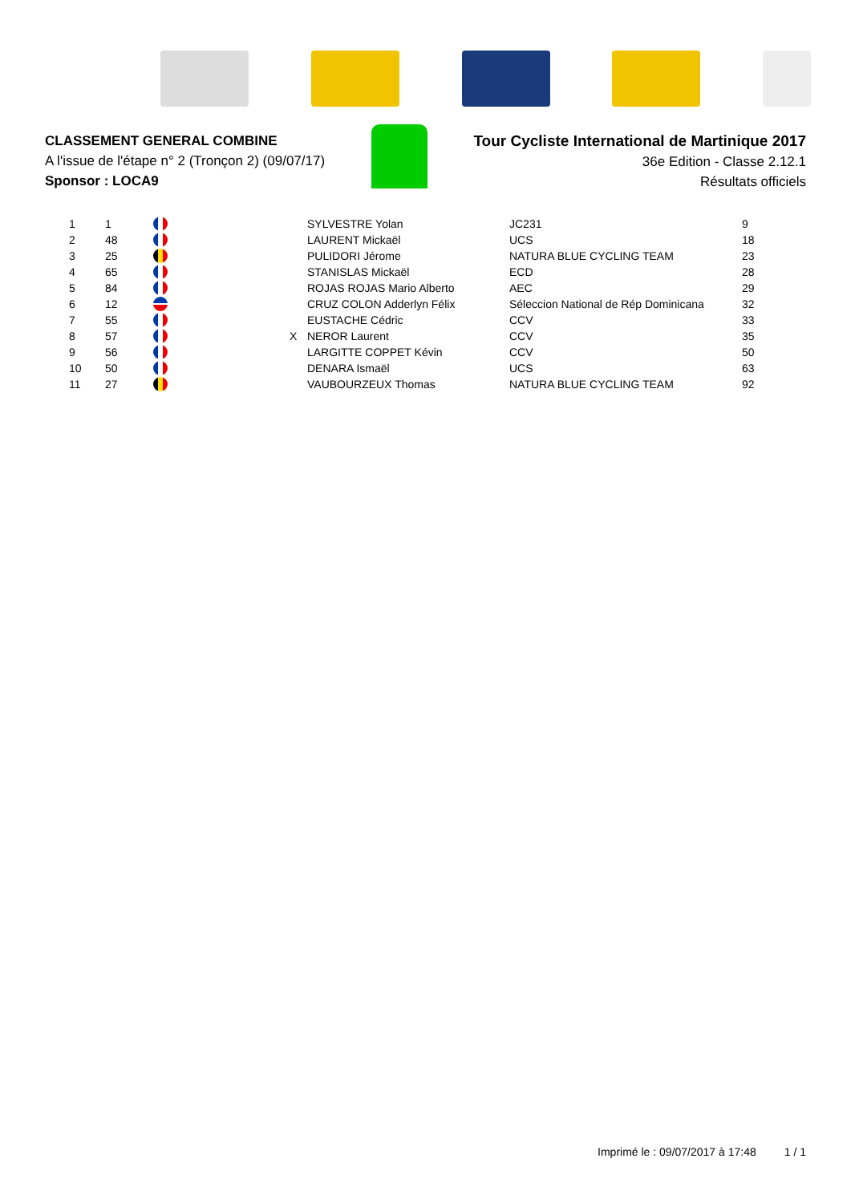CLASSEMENT GENERAL COMBINE
A l'issue de l'étape n° 2 (Tronçon 2) (09/07/17)
Sponsor : LOCA9
Tour Cycliste International de Martinique 2017
36e Edition - Classe 2.12.1
Résultats officiels
| 1 | 1 | | | SYLVESTRE Yolan | JC231 | 9 |
| 2 | 48 | | | LAURENT Mickaël | UCS | 18 |
| 3 | 25 | | | PULIDORI Jérome | NATURA BLUE CYCLING TEAM | 23 |
| 4 | 65 | | | STANISLAS Mickaël | ECD | 28 |
| 5 | 84 | | | ROJAS ROJAS Mario Alberto | AEC | 29 |
| 6 | 12 | | | CRUZ COLON Adderlyn Félix | Séleccion National de Rép Dominicana | 32 |
| 7 | 55 | | | EUSTACHE Cédric | CCV | 33 |
| 8 | 57 | | X | NEROR Laurent | CCV | 35 |
| 9 | 56 | | | LARGITTE COPPET Kévin | CCV | 50 |
| 10 | 50 | | | DENARA Ismaël | UCS | 63 |
| 11 | 27 | | | VAUBOURZEUX Thomas | NATURA BLUE CYCLING TEAM | 92 |
Imprimé le : 09/07/2017 à 17:48 1 / 1